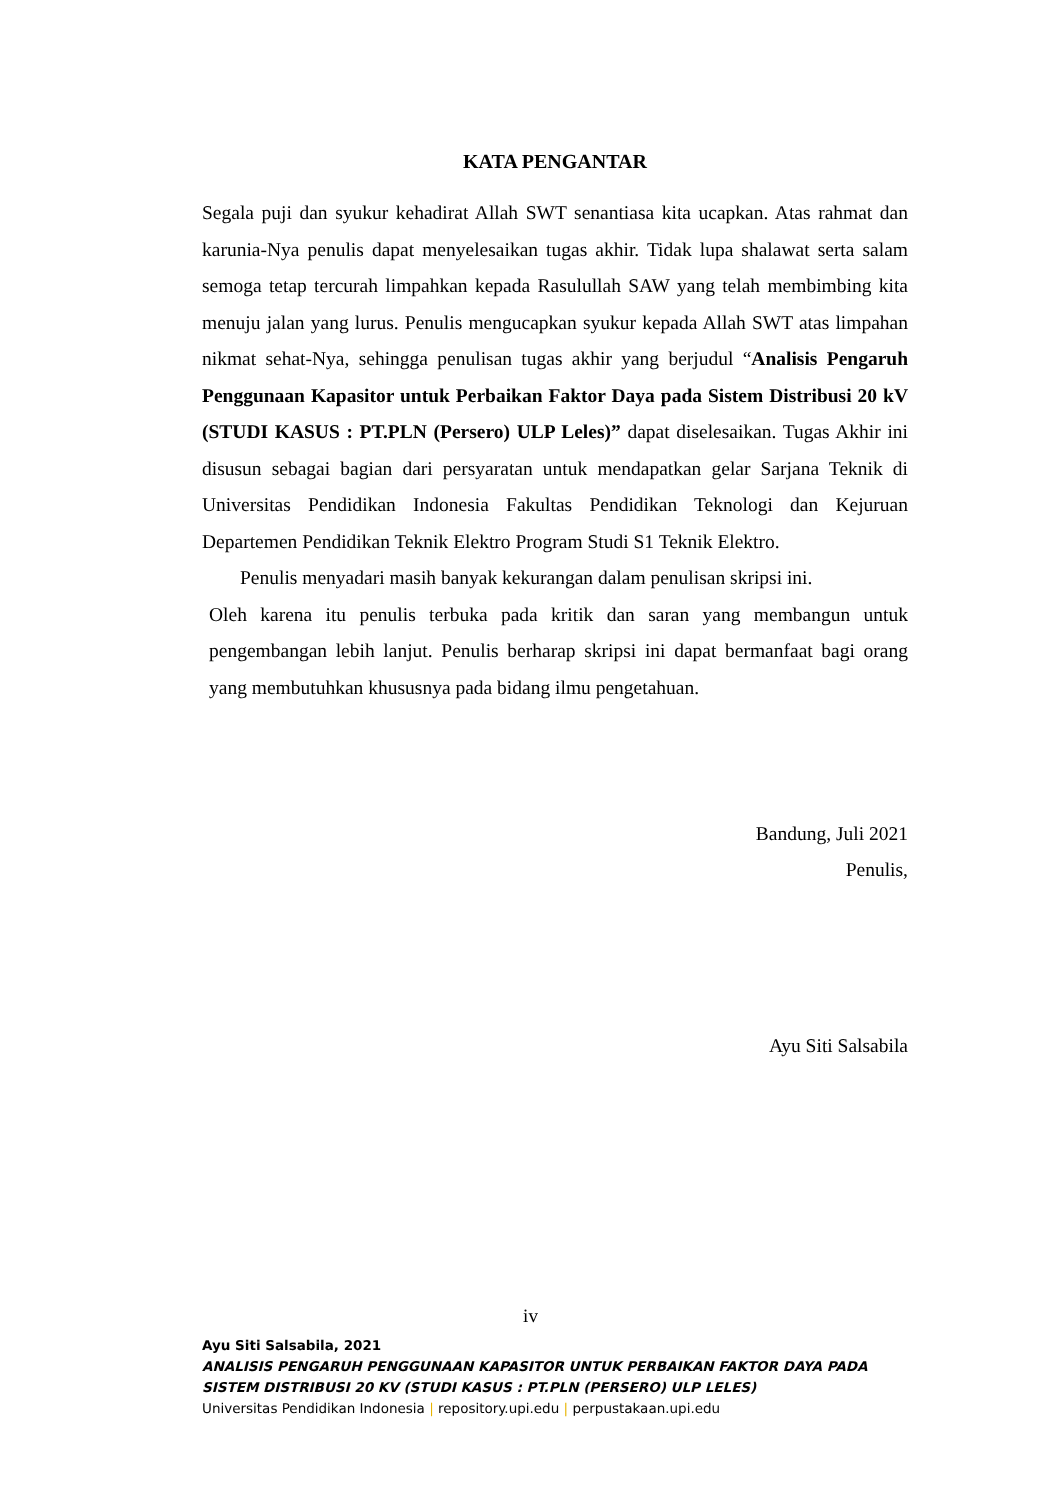KATA PENGANTAR
Segala puji dan syukur kehadirat Allah SWT senantiasa kita ucapkan. Atas rahmat dan karunia-Nya penulis dapat menyelesaikan tugas akhir. Tidak lupa shalawat serta salam semoga tetap tercurah limpahkan kepada Rasulullah SAW yang telah membimbing kita menuju jalan yang lurus. Penulis mengucapkan syukur kepada Allah SWT atas limpahan nikmat sehat-Nya, sehingga penulisan tugas akhir yang berjudul “Analisis Pengaruh Penggunaan Kapasitor untuk Perbaikan Faktor Daya pada Sistem Distribusi 20 kV (STUDI KASUS : PT.PLN (Persero) ULP Leles)” dapat diselesaikan. Tugas Akhir ini disusun sebagai bagian dari persyaratan untuk mendapatkan gelar Sarjana Teknik di Universitas Pendidikan Indonesia Fakultas Pendidikan Teknologi dan Kejuruan Departemen Pendidikan Teknik Elektro Program Studi S1 Teknik Elektro.
Penulis menyadari masih banyak kekurangan dalam penulisan skripsi ini.
Oleh karena itu penulis terbuka pada kritik dan saran yang membangun untuk pengembangan lebih lanjut. Penulis berharap skripsi ini dapat bermanfaat bagi orang yang membutuhkan khususnya pada bidang ilmu pengetahuan.
Bandung, Juli 2021
Penulis,
Ayu Siti Salsabila
iv
Ayu Siti Salsabila, 2021
ANALISIS PENGARUH PENGGUNAAN KAPASITOR UNTUK PERBAIKAN FAKTOR DAYA PADA
SISTEM DISTRIBUSI 20 KV (STUDI KASUS : PT.PLN (PERSERO) ULP LELES)
Universitas Pendidikan Indonesia | repository.upi.edu | perpustakaan.upi.edu